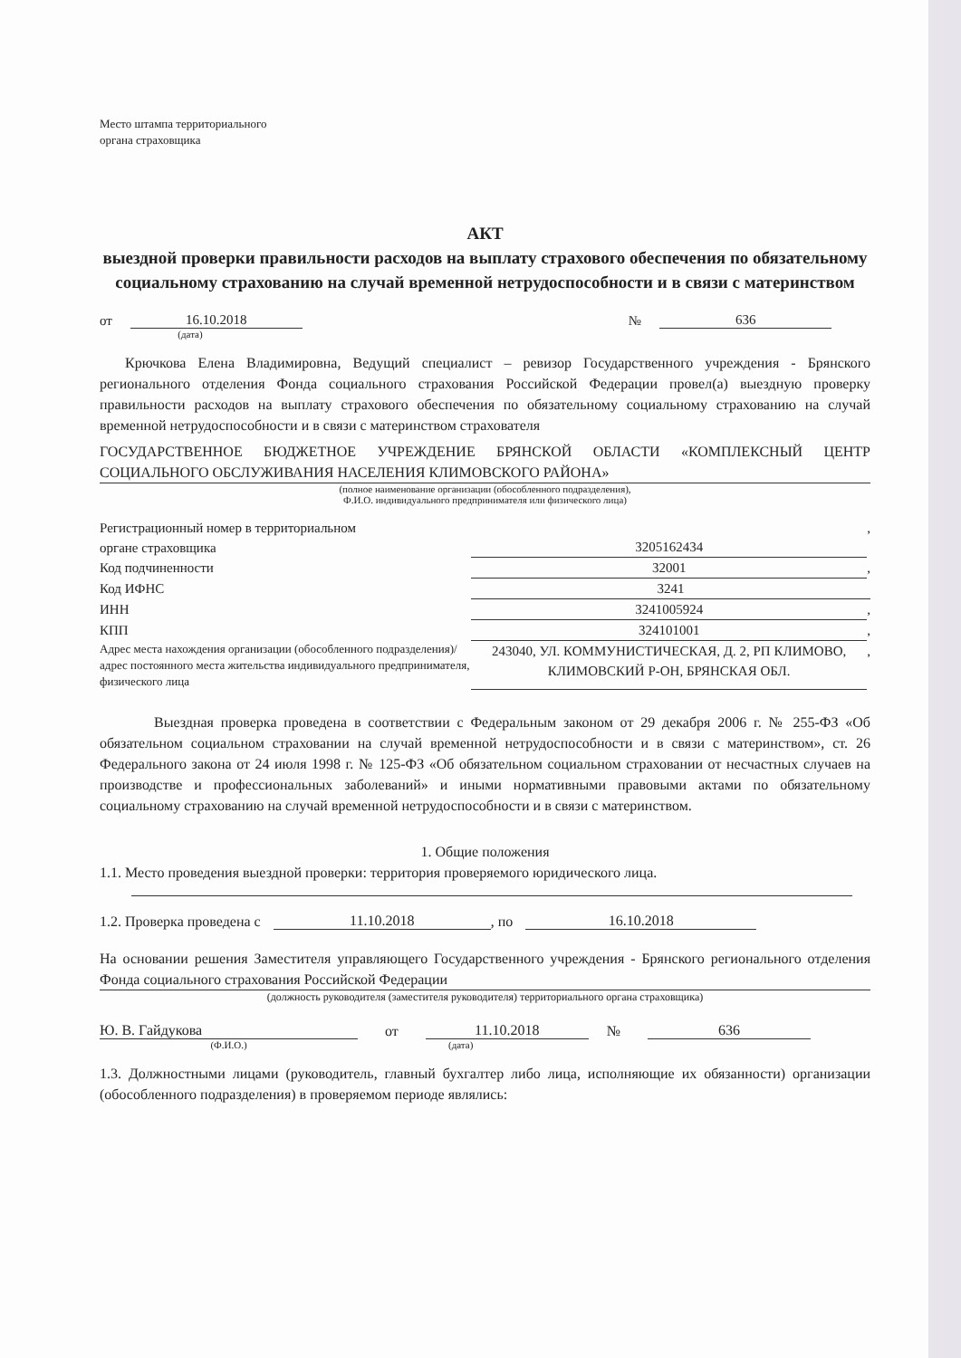Место штампа территориального
органа страховщика
АКТ
выездной проверки правильности расходов на выплату страхового обеспечения по обязательному социальному страхованию на случай временной нетрудоспособности и в связи с материнством
от 16.10.2018 № 636
(дата)
Крючкова Елена Владимировна, Ведущий специалист – ревизор Государственного учреждения - Брянского регионального отделения Фонда социального страхования Российской Федерации провел(а) выездную проверку правильности расходов на выплату страхового обеспечения по обязательному социальному страхованию на случай временной нетрудоспособности и в связи с материнством страхователя
ГОСУДАРСТВЕННОЕ БЮДЖЕТНОЕ УЧРЕЖДЕНИЕ БРЯНСКОЙ ОБЛАСТИ «КОМПЛЕКСНЫЙ ЦЕНТР СОЦИАЛЬНОГО ОБСЛУЖИВАНИЯ НАСЕЛЕНИЯ КЛИМОВСКОГО РАЙОНА»
(полное наименование организации (обособленного подразделения),
Ф.И.О. индивидуального предпринимателя или физического лица)
Регистрационный номер в территориальном
органе страховщика 3205162434,
Код подчиненности 32001,
Код ИФНС 3241
ИНН 3241005924,
КПП 324101001,
Адрес места нахождения организации (обособленного подразделения)/адрес постоянного места жительства индивидуального предпринимателя, физического лица 243040, УЛ. КОММУНИСТИЧЕСКАЯ, Д. 2, РП КЛИМОВО, КЛИМОВСКИЙ Р-ОН, БРЯНСКАЯ ОБЛ.,
Выездная проверка проведена в соответствии с Федеральным законом от 29 декабря 2006 г. № 255-ФЗ «Об обязательном социальном страховании на случай временной нетрудоспособности и в связи с материнством», ст. 26 Федерального закона от 24 июля 1998 г. № 125-ФЗ «Об обязательном социальном страховании от несчастных случаев на производстве и профессиональных заболеваний» и иными нормативными правовыми актами по обязательному социальному страхованию на случай временной нетрудоспособности и в связи с материнством.
1. Общие положения
1.1. Место проведения выездной проверки: территория проверяемого юридического лица.
1.2. Проверка проведена с 11.10.2018, по 16.10.2018
На основании решения Заместителя управляющего Государственного учреждения - Брянского регионального отделения Фонда социального страхования Российской Федерации
(должность руководителя (заместителя руководителя) территориального органа страховщика)
Ю. В. Гайдукова от 11.10.2018 № 636
(Ф.И.О.) (дата)
1.3. Должностными лицами (руководитель, главный бухгалтер либо лица, исполняющие их обязанности) организации (обособленного подразделения) в проверяемом периоде являлись: